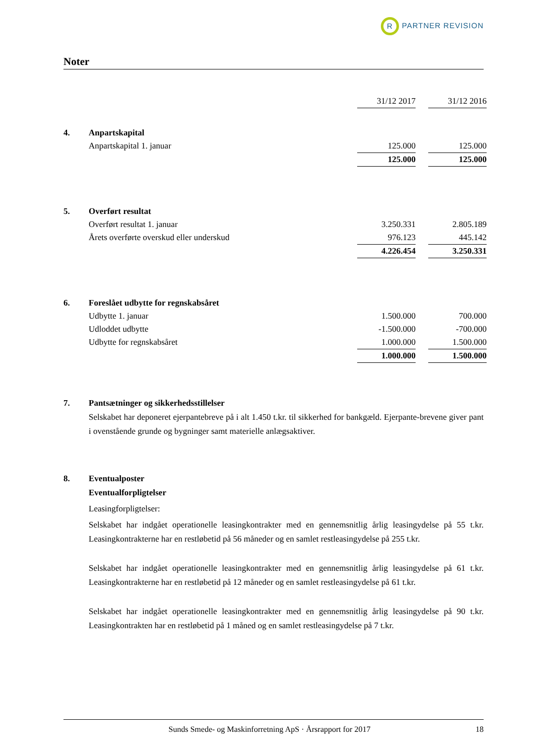R PARTNER REVISION
Noter
| | | 31/12 2017 | | 31/12 2016 |
| 4. | Anpartskapital | | | |
| | Anpartskapital 1. januar | 125.000 | | 125.000 |
| | | 125.000 | | 125.000 |
| 5. | Overført resultat | | | |
| | Overført resultat 1. januar | 3.250.331 | | 2.805.189 |
| | Årets overførte overskud eller underskud | 976.123 | | 445.142 |
| | | 4.226.454 | | 3.250.331 |
| 6. | Foreslået udbytte for regnskabsåret | | | |
| | Udbytte 1. januar | 1.500.000 | | 700.000 |
| | Udloddet udbytte | -1.500.000 | | -700.000 |
| | Udbytte for regnskabsåret | 1.000.000 | | 1.500.000 |
| | | 1.000.000 | | 1.500.000 |
7. Pantsætninger og sikkerhedsstillelser
Selskabet har deponeret ejerpantebreve på i alt 1.450 t.kr. til sikkerhed for bankgæld. Ejerpante-brevene giver pant i ovenstående grunde og bygninger samt materielle anlægsaktiver.
8. Eventualposter
Eventualforpligtelser
Leasingforpligtelser:
Selskabet har indgået operationelle leasingkontrakter med en gennemsnitlig årlig leasingydelse på 55 t.kr. Leasingkontrakterne har en restløbetid på 56 måneder og en samlet restleasingydelse på 255 t.kr.
Selskabet har indgået operationelle leasingkontrakter med en gennemsnitlig årlig leasingydelse på 61 t.kr. Leasingkontrakterne har en restløbetid på 12 måneder og en samlet restleasingydelse på 61 t.kr.
Selskabet har indgået operationelle leasingkontrakter med en gennemsnitlig årlig leasingydelse på 90 t.kr. Leasingkontrakten har en restløbetid på 1 måned og en samlet restleasingydelse på 7 t.kr.
Sunds Smede- og Maskinforretning ApS · Årsrapport for 2017 18